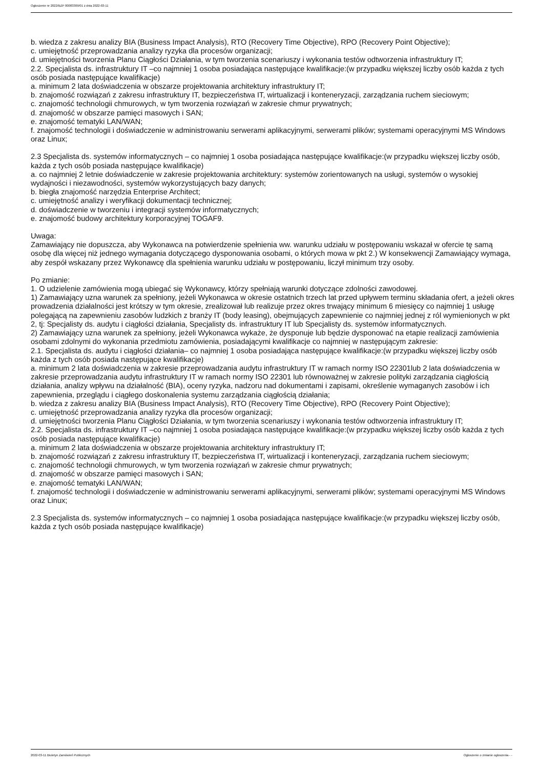Ogłoszenie nr 2022/BZP 00083309/01 z dnia 2022-03-11
b. wiedza z zakresu analizy BIA (Business Impact Analysis), RTO (Recovery Time Objective), RPO (Recovery Point Objective);
c. umiejętność przeprowadzania analizy ryzyka dla procesów organizacji;
d. umiejętności tworzenia Planu Ciągłości Działania, w tym tworzenia scenariuszy i wykonania testów odtworzenia infrastruktury IT;
2.2. Specjalista ds. infrastruktury IT –co najmniej 1 osoba posiadająca następujące kwalifikacje:(w przypadku większej liczby osób każda z tych osób posiada następujące kwalifikacje)
a. minimum 2 lata doświadczenia w obszarze projektowania architektury infrastruktury IT;
b. znajomość rozwiązań z zakresu infrastruktury IT, bezpieczeństwa IT, wirtualizacji i konteneryzacji, zarządzania ruchem sieciowym;
c. znajomość technologii chmurowych, w tym tworzenia rozwiązań w zakresie chmur prywatnych;
d. znajomość w obszarze pamięci masowych i SAN;
e. znajomość tematyki LAN/WAN;
f. znajomość technologii i doświadczenie w administrowaniu serwerami aplikacyjnymi, serwerami plików; systemami operacyjnymi MS Windows oraz Linux;
2.3 Specjalista ds. systemów informatycznych – co najmniej 1 osoba posiadająca następujące kwalifikacje:(w przypadku większej liczby osób, każda z tych osób posiada następujące kwalifikacje)
a. co najmniej 2 letnie doświadczenie w zakresie projektowania architektury: systemów zorientowanych na usługi, systemów o wysokiej wydajności i niezawodności, systemów wykorzystujących bazy danych;
b. biegła znajomość narzędzia Enterprise Architect;
c. umiejętność analizy i weryfikacji dokumentacji technicznej;
d. doświadczenie w tworzeniu i integracji systemów informatycznych;
e. znajomość budowy architektury korporacyjnej TOGAF9.
Uwaga:
Zamawiający nie dopuszcza, aby Wykonawca na potwierdzenie spełnienia ww. warunku udziału w postępowaniu wskazał w ofercie tę samą osobę dla więcej niż jednego wymagania dotyczącego dysponowania osobami, o których mowa w pkt 2.) W konsekwencji Zamawiający wymaga, aby zespół wskazany przez Wykonawcę dla spełnienia warunku udziału w postępowaniu, liczył minimum trzy osoby.
Po zmianie:
1. O udzielenie zamówienia mogą ubiegać się Wykonawcy, którzy spełniają warunki dotyczące zdolności zawodowej.
1) Zamawiający uzna warunek za spełniony, jeżeli Wykonawca w okresie ostatnich trzech lat przed upływem terminu składania ofert, a jeżeli okres prowadzenia działalności jest krótszy w tym okresie, zrealizował lub realizuje przez okres trwający minimum 6 miesięcy co najmniej 1 usługę polegającą na zapewnieniu zasobów ludzkich z branży IT (body leasing), obejmujących zapewnienie co najmniej jednej z ról wymienionych w pkt 2, tj: Specjalisty ds. audytu i ciągłości działania, Specjalisty ds. infrastruktury IT lub Specjalisty ds. systemów informatycznych.
2) Zamawiający uzna warunek za spełniony, jeżeli Wykonawca wykaże, że dysponuje lub będzie dysponować na etapie realizacji zamówienia osobami zdolnymi do wykonania przedmiotu zamówienia, posiadającymi kwalifikacje co najmniej w następującym zakresie:
2.1. Specjalista ds. audytu i ciągłości działania– co najmniej 1 osoba posiadająca następujące kwalifikacje:(w przypadku większej liczby osób każda z tych osób posiada następujące kwalifikacje)
a. minimum 2 lata doświadczenia w zakresie przeprowadzania audytu infrastruktury IT w ramach normy ISO 22301lub 2 lata doświadczenia w zakresie przeprowadzania audytu infrastruktury IT w ramach normy ISO 22301 lub równoważnej w zakresie polityki zarządzania ciągłością działania, analizy wpływu na działalność (BIA), oceny ryzyka, nadzoru nad dokumentami i zapisami, określenie wymaganych zasobów i ich zapewnienia, przeglądu i ciągłego doskonalenia systemu zarządzania ciągłością działania;
b. wiedza z zakresu analizy BIA (Business Impact Analysis), RTO (Recovery Time Objective), RPO (Recovery Point Objective);
c. umiejętność przeprowadzania analizy ryzyka dla procesów organizacji;
d. umiejętności tworzenia Planu Ciągłości Działania, w tym tworzenia scenariuszy i wykonania testów odtworzenia infrastruktury IT;
2.2. Specjalista ds. infrastruktury IT –co najmniej 1 osoba posiadająca następujące kwalifikacje:(w przypadku większej liczby osób każda z tych osób posiada następujące kwalifikacje)
a. minimum 2 lata doświadczenia w obszarze projektowania architektury infrastruktury IT;
b. znajomość rozwiązań z zakresu infrastruktury IT, bezpieczeństwa IT, wirtualizacji i konteneryzacji, zarządzania ruchem sieciowym;
c. znajomość technologii chmurowych, w tym tworzenia rozwiązań w zakresie chmur prywatnych;
d. znajomość w obszarze pamięci masowych i SAN;
e. znajomość tematyki LAN/WAN;
f. znajomość technologii i doświadczenie w administrowaniu serwerami aplikacyjnymi, serwerami plików; systemami operacyjnymi MS Windows oraz Linux;
2.3 Specjalista ds. systemów informatycznych – co najmniej 1 osoba posiadająca następujące kwalifikacje:(w przypadku większej liczby osób, każda z tych osób posiada następujące kwalifikacje)
2022-03-11 Biuletyn Zamówień Publicznych Ogłoszenie o zmianie ogłoszenia - -